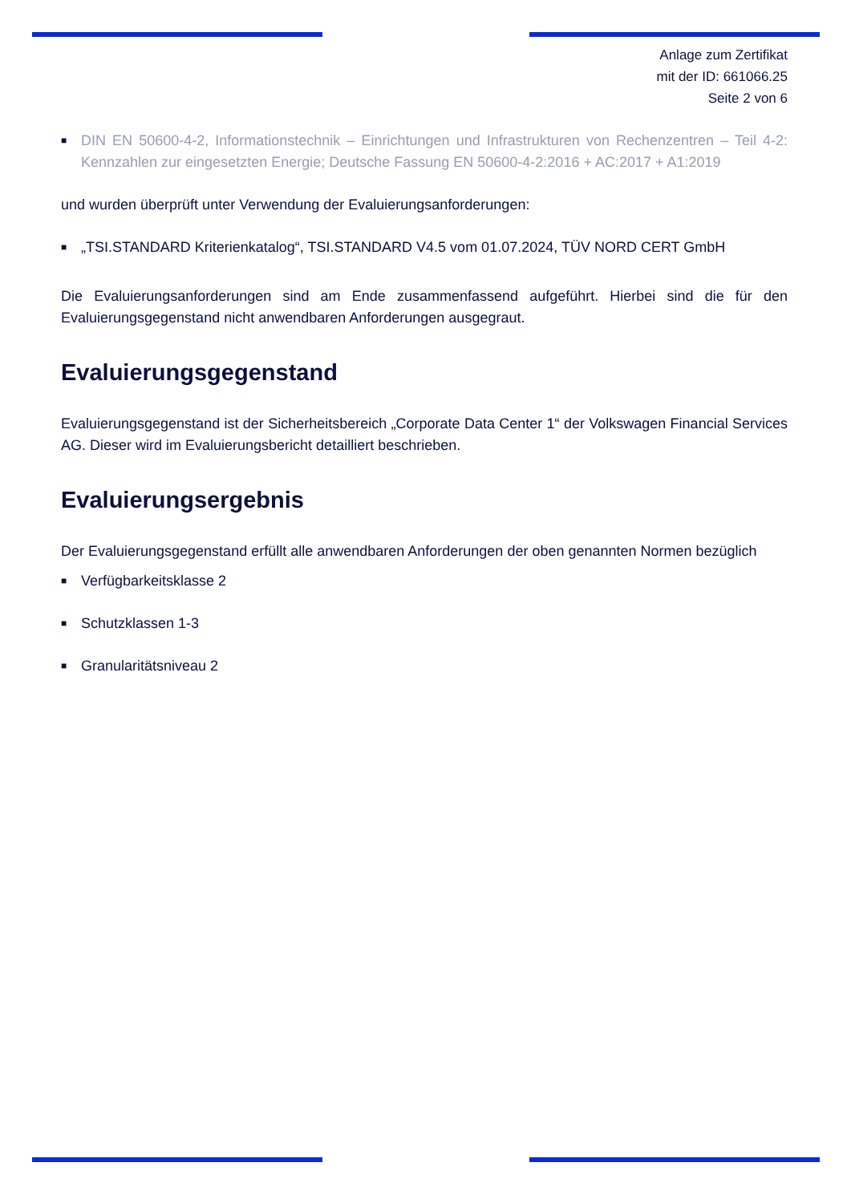Anlage zum Zertifikat
mit der ID: 661066.25
Seite 2 von 6
■ DIN EN 50600-4-2, Informationstechnik – Einrichtungen und Infrastrukturen von Rechenzentren – Teil 4-2: Kennzahlen zur eingesetzten Energie; Deutsche Fassung EN 50600-4-2:2016 + AC:2017 + A1:2019
und wurden überprüft unter Verwendung der Evaluierungsanforderungen:
■ „TSI.STANDARD Kriterienkatalog“, TSI.STANDARD V4.5 vom 01.07.2024, TÜV NORD CERT GmbH
Die Evaluierungsanforderungen sind am Ende zusammenfassend aufgeführt. Hierbei sind die für den Evaluierungsgegenstand nicht anwendbaren Anforderungen ausgegraut.
Evaluierungsgegenstand
Evaluierungsgegenstand ist der Sicherheitsbereich „Corporate Data Center 1“ der Volkswagen Financial Services AG. Dieser wird im Evaluierungsbericht detailliert beschrieben.
Evaluierungsergebnis
Der Evaluierungsgegenstand erfüllt alle anwendbaren Anforderungen der oben genannten Normen bezüglich
■ Verfügbarkeitsklasse 2
■ Schutzklassen 1-3
■ Granularitätsniveau 2